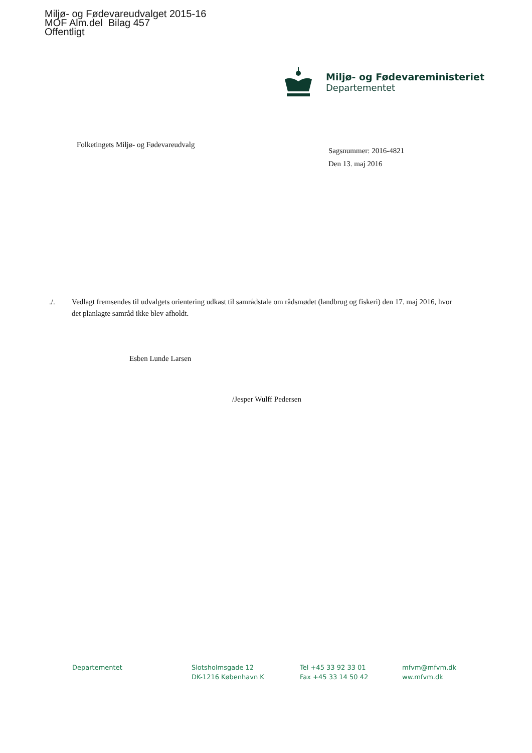Miljø- og Fødevareudvalget 2015-16
MOF Alm.del Bilag 457
Offentligt
Miljø- og Fødevareministeriet
Departementet
Folketingets Miljø- og Fødevareudvalg
Sagsnummer: 2016-4821
Den 13. maj 2016
./. Vedlagt fremsendes til udvalgets orientering udkast til samrådstale om rådsmødet (landbrug og fiskeri) den 17. maj 2016, hvor det planlagte samråd ikke blev afholdt.
Esben Lunde Larsen
/Jesper Wulff Pedersen
Departementet
Slotsholmsgade 12
DK-1216 København K
Tel +45 33 92 33 01
Fax +45 33 14 50 42
mfvm@mfvm.dk
ww.mfvm.dk